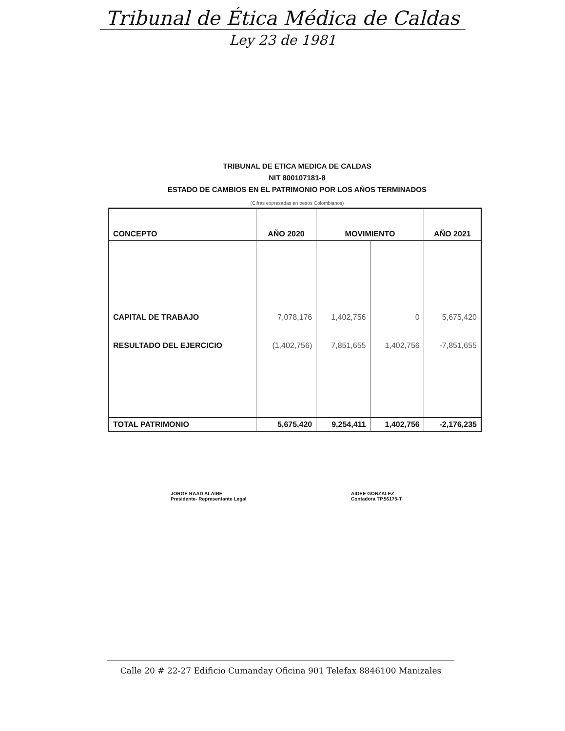Tribunal de Ética Médica de Caldas
Ley 23 de 1981
TRIBUNAL DE ETICA MEDICA DE CALDAS
NIT 800107181-8
ESTADO DE CAMBIOS EN EL PATRIMONIO POR LOS AÑOS TERMINADOS
(Cifras expresadas en pesos Colombianos)
| CONCEPTO | AÑO 2020 | MOVIMIENTO | | AÑO 2021 |
| --- | --- | --- | --- | --- |
| CAPITAL DE TRABAJO | 7,078,176 | 1,402,756 | 0 | 5,675,420 |
| RESULTADO DEL EJERCICIO | (1,402,756) | 7,851,655 | 1,402,756 | -7,851,655 |
| TOTAL PATRIMONIO | 5,675,420 | 9,254,411 | 1,402,756 | -2,176,235 |
JORGE RAAD ALAIRE
Presidente- Representante Legal
AIDEE GONZALEZ
Contadora TP.56175-T
Calle 20 # 22-27 Edificio Cumanday Oficina 901 Telefax 8846100 Manizales